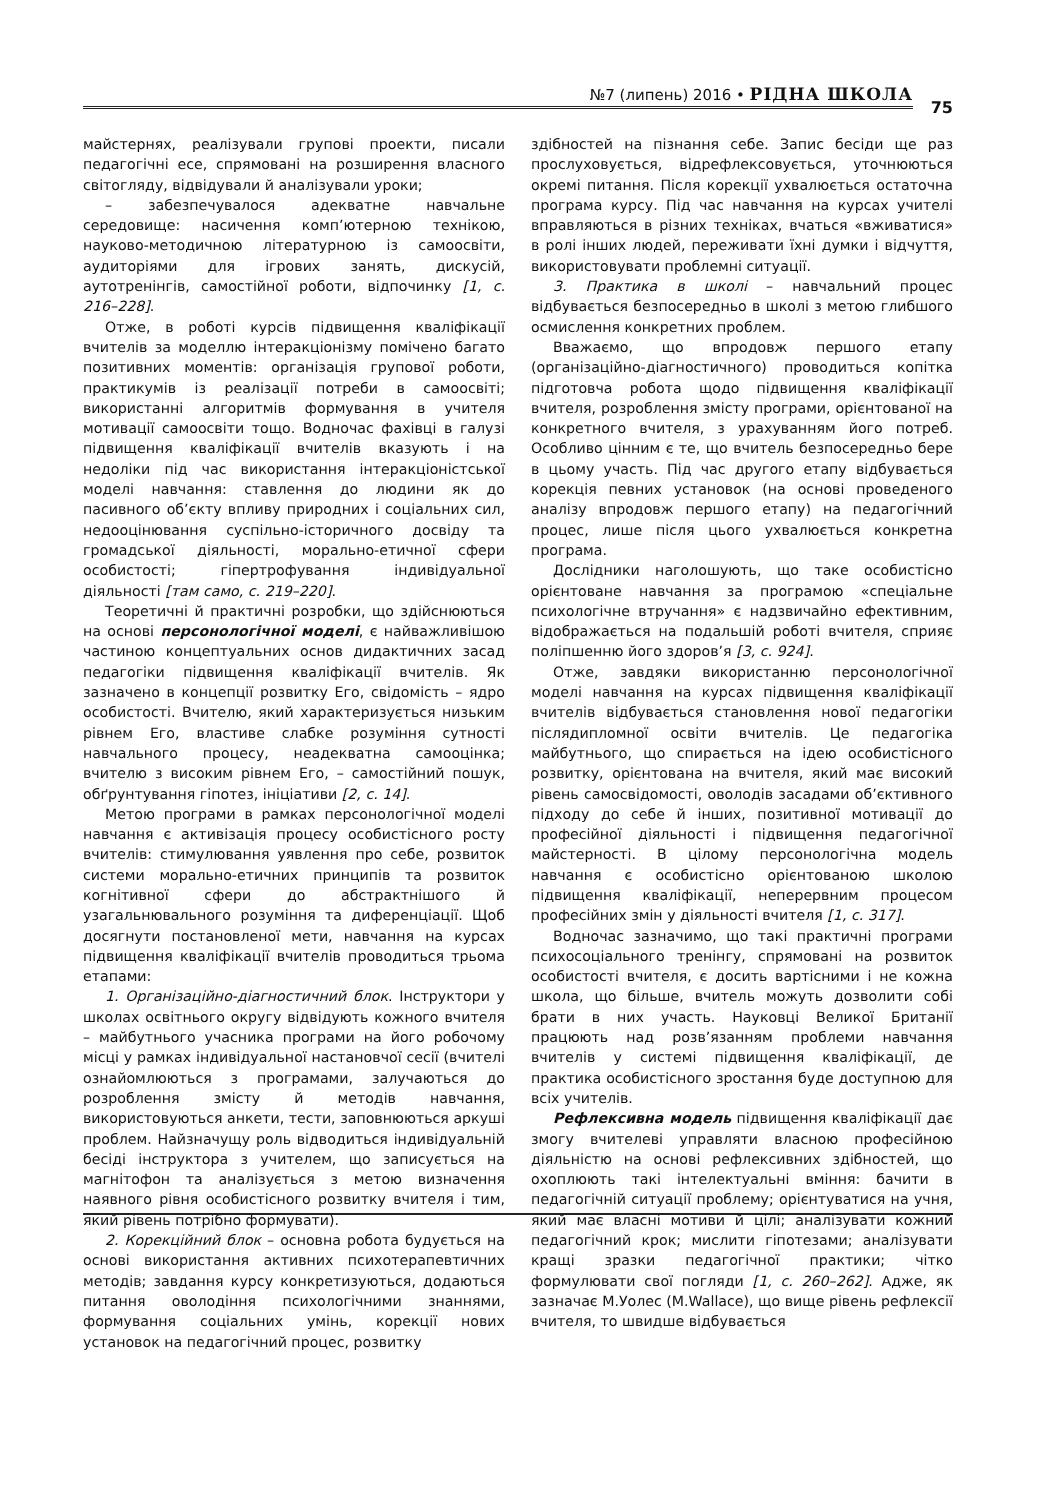№7 (липень) 2016 • РІДНА ШКОЛА
75
майстернях, реалізували групові проекти, писали педагогічні есе, спрямовані на розширення власного світогляду, відвідували й аналізували уроки;
– забезпечувалося адекватне навчальне середовище: насичення комп’ютерною технікою, науково-методичною літературною із самоосвіти, аудиторіями для ігрових занять, дискусій, аутотренінгів, самостійної роботи, відпочинку [1, с. 216–228].
Отже, в роботі курсів підвищення кваліфікації вчителів за моделлю інтеракціонізму помічено багато позитивних моментів: організація групової роботи, практикумів із реалізації потреби в самоосвіті; використанні алгоритмів формування в учителя мотивації самоосвіти тощо. Водночас фахівці в галузі підвищення кваліфікації вчителів вказують і на недоліки під час використання інтеракціоністської моделі навчання: ставлення до людини як до пасивного об’єкту впливу природних і соціальних сил, недооцінювання суспільно-історичного досвіду та громадської діяльності, морально-етичної сфери особистості; гіпертрофування індивідуальної діяльності [там само, с. 219–220].
Теоретичні й практичні розробки, що здійснюються на основі персонологічної моделі, є найважливішою частиною концептуальних основ дидактичних засад педагогіки підвищення кваліфікації вчителів. Як зазначено в концепції розвитку Его, свідомість – ядро особистості. Вчителю, який характеризується низьким рівнем Его, властиве слабке розуміння сутності навчального процесу, неадекватна самооцінка; вчителю з високим рівнем Его, – самостійний пошук, обґрунтування гіпотез, ініціативи [2, с. 14].
Метою програми в рамках персонологічної моделі навчання є активізація процесу особистісного росту вчителів: стимулювання уявлення про себе, розвиток системи морально-етичних принципів та розвиток когнітивної сфери до абстрактнішого й узагальнювального розуміння та диференціації. Щоб досягнути постановленої мети, навчання на курсах підвищення кваліфікації вчителів проводиться трьома етапами:
1. Організаційно-діагностичний блок. Інструктори у школах освітнього округу відвідують кожного вчителя – майбутнього учасника програми на його робочому місці у рамках індивідуальної настановчої сесії (вчителі ознайомлюються з програмами, залучаються до розроблення змісту й методів навчання, використовуються анкети, тести, заповнюються аркуші проблем. Найзначущу роль відводиться індивідуальній бесіді інструктора з учителем, що записується на магнітофон та аналізується з метою визначення наявного рівня особистісного розвитку вчителя і тим, який рівень потрібно формувати).
2. Корекційний блок – основна робота будується на основі використання активних психотерапевтичних методів; завдання курсу конкретизуються, додаються питання оволодіння психологічними знаннями, формування соціальних умінь, корекції нових установок на педагогічний процес, розвитку
здібностей на пізнання себе. Запис бесіди ще раз прослуховується, відрефлексовується, уточнюються окремі питання. Після корекції ухвалюється остаточна програма курсу. Під час навчання на курсах учителі вправляються в різних техніках, вчаться «вживатися» в ролі інших людей, переживати їхні думки і відчуття, використовувати проблемні ситуації.
3. Практика в школі – навчальний процес відбувається безпосередньо в школі з метою глибшого осмислення конкретних проблем.
Вважаємо, що впродовж першого етапу (організаційно-діагностичного) проводиться копітка підготовча робота щодо підвищення кваліфікації вчителя, розроблення змісту програми, орієнтованої на конкретного вчителя, з урахуванням його потреб. Особливо цінним є те, що вчитель безпосередньо бере в цьому участь. Під час другого етапу відбувається корекція певних установок (на основі проведеного аналізу впродовж першого етапу) на педагогічний процес, лише після цього ухвалюється конкретна програма.
Дослідники наголошують, що таке особистісно орієнтоване навчання за програмою «спеціальне психологічне втручання» є надзвичайно ефективним, відображається на подальшій роботі вчителя, сприяє поліпшенню його здоров’я [3, с. 924].
Отже, завдяки використанню персонологічної моделі навчання на курсах підвищення кваліфікації вчителів відбувається становлення нової педагогіки післядипломної освіти вчителів. Це педагогіка майбутнього, що спирається на ідею особистісного розвитку, орієнтована на вчителя, який має високий рівень самосвідомості, оволодів засадами об’єктивного підходу до себе й інших, позитивної мотивації до професійної діяльності і підвищення педагогічної майстерності. В цілому персонологічна модель навчання є особистісно орієнтованою школою підвищення кваліфікації, неперервним процесом професійних змін у діяльності вчителя [1, с. 317].
Водночас зазначимо, що такі практичні програми психосоціального тренінгу, спрямовані на розвиток особистості вчителя, є досить вартісними і не кожна школа, що більше, вчитель можуть дозволити собі брати в них участь. Науковці Великої Британії працюють над розв’язанням проблеми навчання вчителів у системі підвищення кваліфікації, де практика особистісного зростання буде доступною для всіх учителів.
Рефлексивна модель підвищення кваліфікації дає змогу вчителеві управляти власною професійною діяльністю на основі рефлексивних здібностей, що охоплюють такі інтелектуальні вміння: бачити в педагогічній ситуації проблему; орієнтуватися на учня, який має власні мотиви й цілі; аналізувати кожний педагогічний крок; мислити гіпотезами; аналізувати кращі зразки педагогічної практики; чітко формулювати свої погляди [1, с. 260–262]. Адже, як зазначає М.Уолес (M.Wallace), що вище рівень рефлексії вчителя, то швидше відбувається